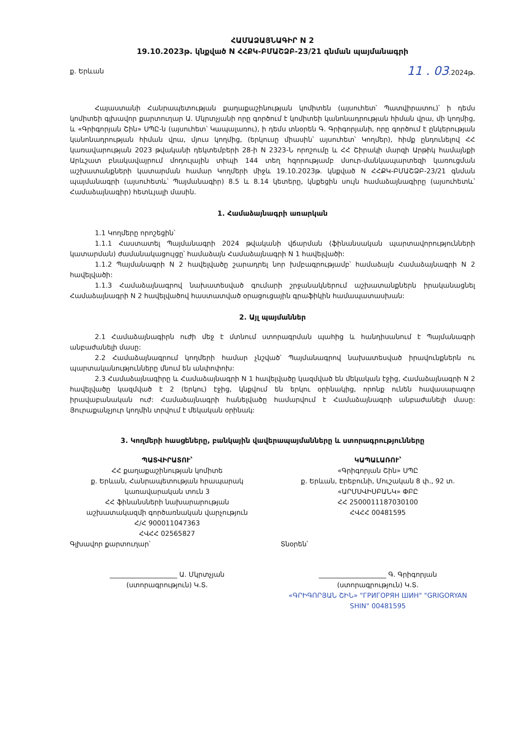ՀԱՄԱՁԱՅՆԱԳԻՐ N 2
19.10.2023թ. կնքված N ՀՀՔԿ-ԲՄԱՇՁԲ-23/21 գնման պայմանագրի
ք. Երևան 11 . 03.2024թ.
Հայաստանի Հանրապետության քաղաքաշինության կոմիտեն (այսուհետ՝ Պատվիրատու)՝ ի դեմս կոմիտեի գլխավոր քարտուղար Ա. Մկրտչյանի որը գործում է կոմիտեի կանոնադրության հիման վրա, մի կողմից, և «Գրիգորյան Շին» ՍՊԸ-ն (այսուհետ՝ Կապալառու), ի դեմս տնօրեն Գ. Գրիգորյանի, որը գործում է ընկերության կանոնադրության հիման վրա, մյուս կողմից, (երկուսը միասին՝ այսուհետ՝ Կողմեր), հիմք ընդունելով ՀՀ կառավարության 2023 թվականի դեկտեմբերի 28-ի N 2323-Ն որոշումը և ՀՀ Շիրակի մարզի Արթիկ համայնքի Արևշատ բնակավայրում մոդուլային տիպի 144 տեղ հզորությամբ մսուր-մանկապարտեզի կառուցման աշխատանքների կատարման համար Կողմերի միջև 19.10.2023թ. կնքված N ՀՀՔԿ-ԲՄԱՇՁԲ-23/21 գնման պայմանագրի (այսուհետև՝ Պայմանագիր) 8.5 և 8.14 կետերը, կնքեցին սույն համաձայնագիրը (այսուհետև՝ Համաձայնագիր) հետևյալի մասին.
1. Համաձայնագրի առարկան
1.1 Կողմերը որոշեցին՝
1.1.1 Հաստատել Պայմանագրի 2024 թվականի վճարման (ֆինանսական պարտավորությունների կատարման) ժամանակացույցը՝ համաձայն Համաձայնագրի N 1 հավելվածի:
1.1.2 Պայմանագրի N 2 հավելվածը շարադրել նոր խմբագրությամբ՝ համաձայն Համաձայնագրի N 2 հավելվածի:
1.1.3 Համաձայնագրով նախատեսված գումարի շրջանակներում աշխատանքներն իրականացնել Համաձայնագրի N 2 հավելվածով հաստատված օրացուցային գրաֆիկին համապատասխան:
2. Այլ պայմաններ
2.1 Համաձայնագիրն ուժի մեջ է մտնում ստորագրման պահից և հանդիսանում է Պայմանագրի անբաժանելի մասը:
2.2 Համաձայնագրում կողմերի համար չնշված՝ Պայմանագրով նախատեսված իրավունքներն ու պարտականությունները մնում են անփոփոխ:
2.3 Համաձայնագիրը և Համաձայնագրի N 1 հավելվածը կազմված են մեկական էջից, Համաձայնագրի N 2 հավելվածը կազմված է 2 (երկու) էջից, կնքվում են երկու օրինակից, որոնք ունեն հավասարազոր իրավաբանական ուժ: Համաձայնագրի հանելվածը համարվում է Համաձայնագրի անբաժանելի մասը: Յուրաքանչյուր կողմին տրվում է մեկական օրինակ:
3. Կողմերի հասցեները, բանկային վավերապայմանները և ստորագրությունները
ՊԱՏՎԻՐԱՏՈՒ՝
ՀՀ քաղաքաշինության կոմիտե
ք. Երևան, Հանրապետության հրապարակ
կառավարական տուն 3
ՀՀ ֆինանսների նախարարության
աշխատակազմի գործառնական վարչություն
Հ/Հ 900011047363
ՀՎՀՀ 02565827
Գլխավոր քարտուղար՝
____________________ Ա. Մկրտչյան
(ստորագրություն) Կ.Տ.
ԿԱՊԱԼԱՌՈՒ՝
«Գրիգորյան Շին» ՍՊԸ
ք. Երևան, Էրեբունի, Մուշական 8 փ., 92 տ.
«ԱՐՄՍՎԻՍԲԱՆԿ» ՓԲԸ
ՀՀ 2500011187030100
ՀՎՀՀ 00481595
Տնօրեն՝
____________________ Գ. Գրիգորյան
(ստորագրություն) Կ.Տ.
«ԳՐԻԳՈՐՅԱՆ ՇԻՆ» "ГРИГОРЯН ШИН" "GRIGORYAN SHIN" 00481595